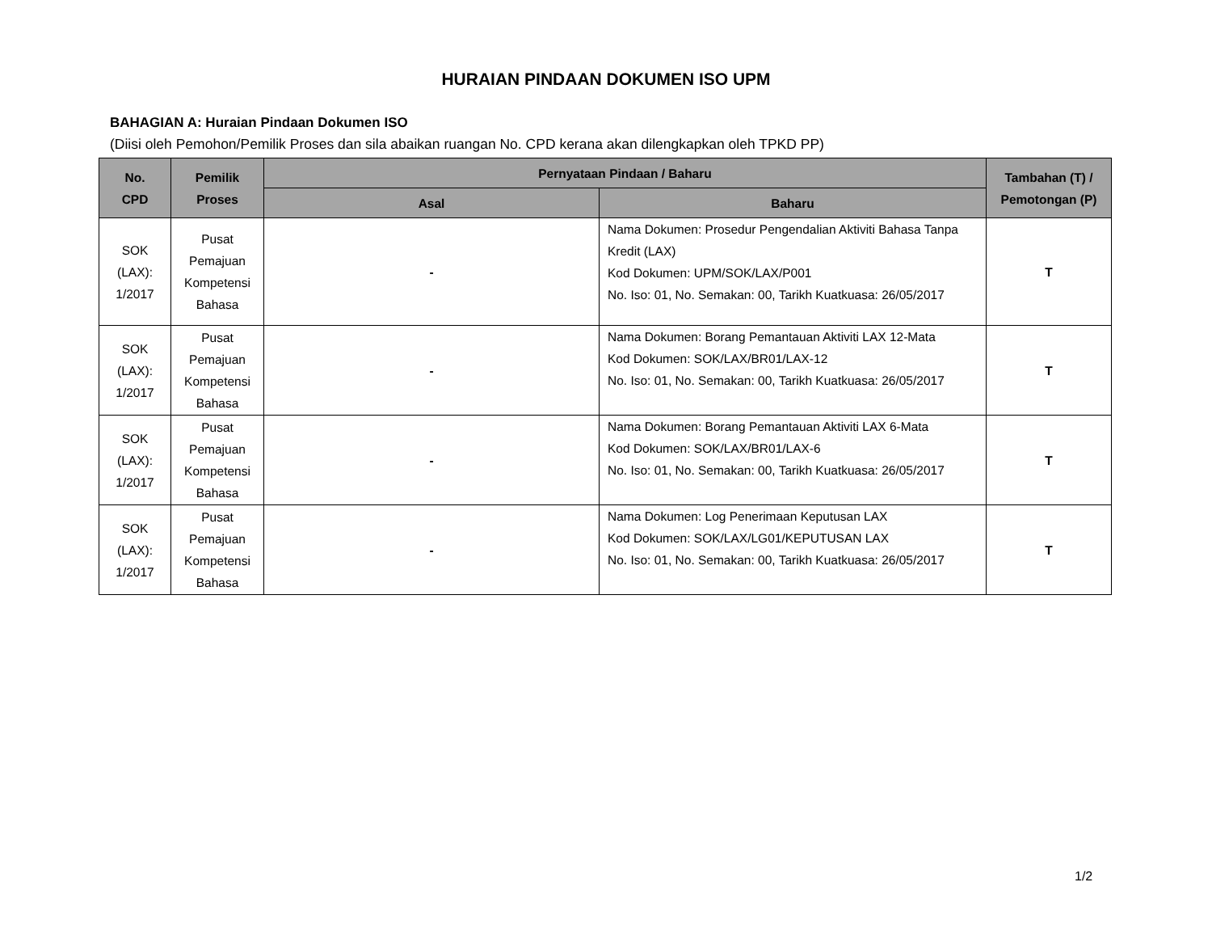HURAIAN PINDAAN DOKUMEN ISO UPM
BAHAGIAN A: Huraian Pindaan Dokumen ISO
(Diisi oleh Pemohon/Pemilik Proses dan sila abaikan ruangan No. CPD kerana akan dilengkapkan oleh TPKD PP)
| No. CPD | Pemilik Proses | Pernyataan Pindaan / Baharu | | Tambahan (T) / Pemotongan (P) |
| --- | --- | --- | --- | --- |
| | | Asal | Baharu | |
| SOK (LAX): 1/2017 | Pusat Pemajuan Kompetensi Bahasa | - | Nama Dokumen: Prosedur Pengendalian Aktiviti Bahasa Tanpa Kredit (LAX) Kod Dokumen: UPM/SOK/LAX/P001 No. Iso: 01, No. Semakan: 00, Tarikh Kuatkuasa: 26/05/2017 | T |
| SOK (LAX): 1/2017 | Pusat Pemajuan Kompetensi Bahasa | - | Nama Dokumen: Borang Pemantauan Aktiviti LAX 12-Mata Kod Dokumen: SOK/LAX/BR01/LAX-12 No. Iso: 01, No. Semakan: 00, Tarikh Kuatkuasa: 26/05/2017 | T |
| SOK (LAX): 1/2017 | Pusat Pemajuan Kompetensi Bahasa | - | Nama Dokumen: Borang Pemantauan Aktiviti LAX 6-Mata Kod Dokumen: SOK/LAX/BR01/LAX-6 No. Iso: 01, No. Semakan: 00, Tarikh Kuatkuasa: 26/05/2017 | T |
| SOK (LAX): 1/2017 | Pusat Pemajuan Kompetensi Bahasa | - | Nama Dokumen: Log Penerimaan Keputusan LAX Kod Dokumen: SOK/LAX/LG01/KEPUTUSAN LAX No. Iso: 01, No. Semakan: 00, Tarikh Kuatkuasa: 26/05/2017 | T |
1/2